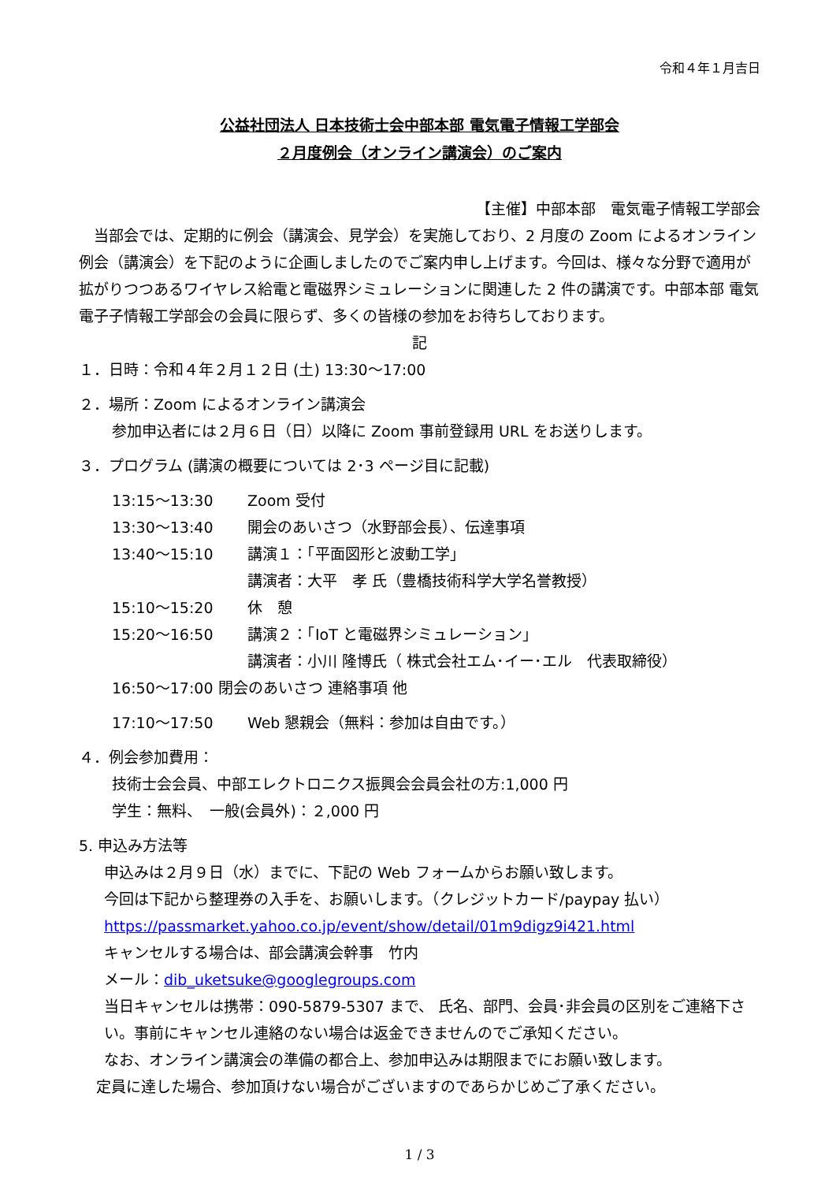令和４年１月吉日
公益社団法人 日本技術士会中部本部 電気電子情報工学部会
２月度例会（オンライン講演会）のご案内
【主催】中部本部　電気電子情報工学部会
　当部会では、定期的に例会（講演会、見学会）を実施しており、2 月度の Zoom によるオンライン例会（講演会）を下記のように企画しましたのでご案内申し上げます。今回は、様々な分野で適用が拡がりつつあるワイヤレス給電と電磁界シミュレーションに関連した 2 件の講演です。中部本部 電気電子子情報工学部会の会員に限らず、多くの皆様の参加をお待ちしております。
記
１．日時：令和４年２月１２日 (土) 13:30～17:00
２．場所：Zoom によるオンライン講演会
参加申込者には２月６日（日）以降に Zoom 事前登録用 URL をお送りします。
３．プログラム (講演の概要については 2･3 ページ目に記載)
13:15～13:30 Zoom 受付
13:30～13:40 開会のあいさつ（水野部会長）、伝達事項
13:40～15:10 講演１：「平面図形と波動工学」
講演者：大平　孝 氏（豊橋技術科学大学名誉教授）
15:10～15:20 休　憩
15:20～16:50 講演２：「IoT と電磁界シミュレーション」
講演者：小川 隆博氏（ 株式会社エム･イー･エル　代表取締役）
16:50～17:00 閉会のあいさつ 連絡事項 他
17:10～17:50 Web 懇親会（無料：参加は自由です。）
４．例会参加費用：
技術士会会員、中部エレクトロニクス振興会会員会社の方:1,000 円
学生：無料、　一般(会員外)：２,000 円
5. 申込み方法等
申込みは２月９日（水）までに、下記の Web フォームからお願い致します。
今回は下記から整理券の入手を、お願いします。（クレジットカード/paypay 払い）
https://passmarket.yahoo.co.jp/event/show/detail/01m9digz9i421.html
キャンセルする場合は、部会講演会幹事　竹内
メール：dib_uketsuke@googlegroups.com
当日キャンセルは携帯：090-5879-5307 まで、 氏名、部門、会員･非会員の区別をご連絡下さい。事前にキャンセル連絡のない場合は返金できませんのでご承知ください。
なお、オンライン講演会の準備の都合上、参加申込みは期限までにお願い致します。
定員に達した場合、参加頂けない場合がございますのであらかじめご了承ください。
1 / 3